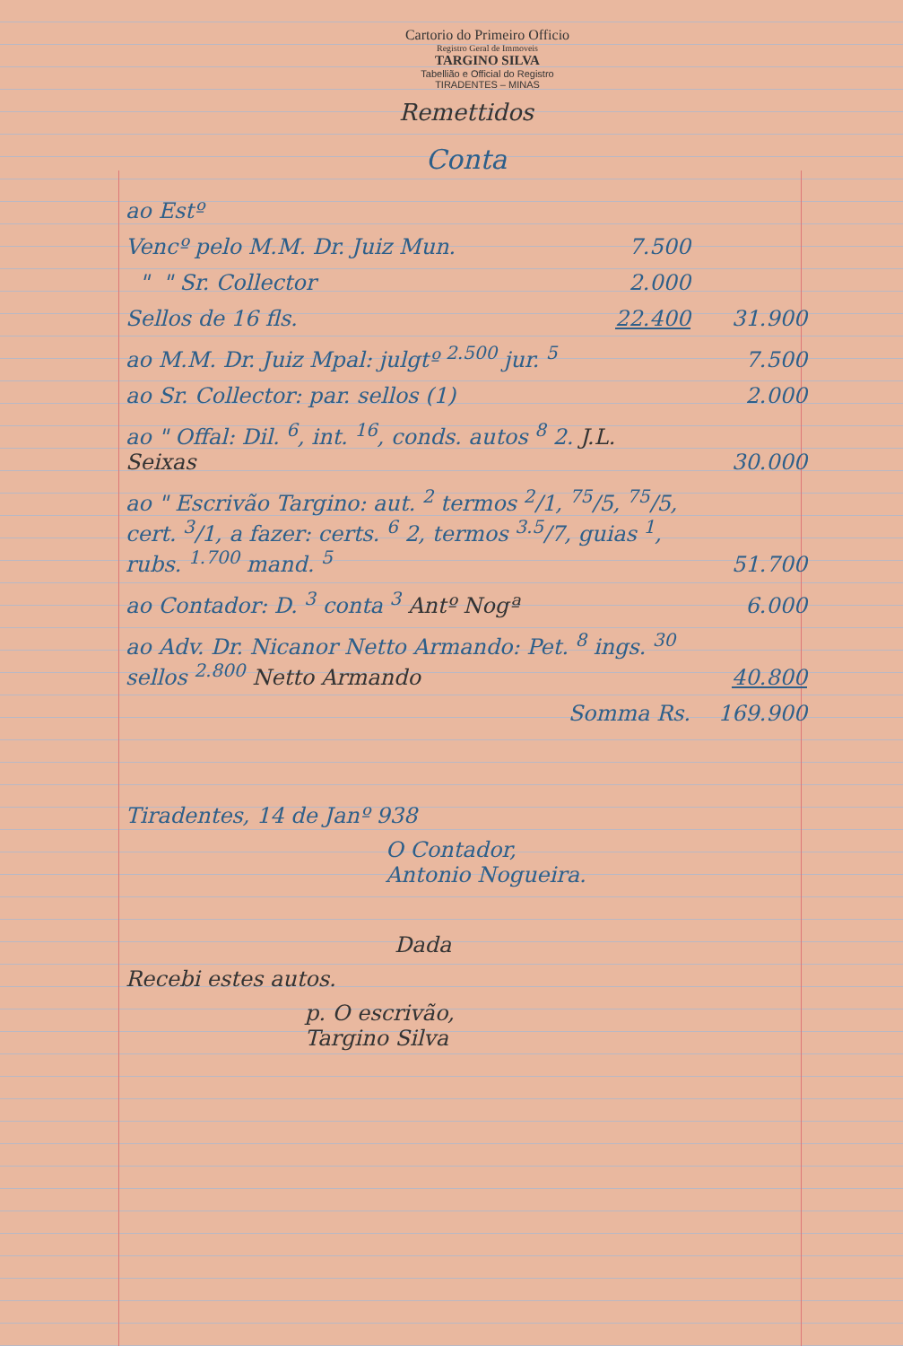Cartorio do Primeiro Officio
Registro Geral de Immoveis
TARGINO SILVA
Tabellião e Official do Registro
TIRADENTES – MINAS
Remettidos
Conta
| ao Estº | | |
| Vencº pelo M.M. Dr. Juiz Mun. | 7.500 | |
| " " Sr. Collector | 2.000 | |
| Sellos de 16 fls. | 22.400 | 31.900 |
| ao M.M. Dr. Juiz Mpal: julgtº <sup>2.500</sup> jur. <sup>5</sup> | | 7.500 |
| ao Sr. Collector: par. sellos (1) | | 2.000 |
| ao " Offal: Dil. <sup>6</sup>, int. <sup>16</sup>, conds. autos <sup>8</sup> 2. J.L. Seixas | | 30.000 |
| ao " Escrivão Targino: aut. <sup>2</sup> termos <sup>2</sup>/1, <sup>75</sup>/5, <sup>75</sup>/5, cert. <sup>3</sup>/1, a fazer: certs. <sup>6</sup> 2, termos <sup>3.5</sup>/7, guias <sup>1</sup>, rubs. <sup>1.700</sup> mand. <sup>5</sup> | | 51.700 |
| ao Contador: D. <sup>3</sup> conta <sup>3</sup> Antº Nogª | | 6.000 |
| ao Adv. Dr. Nicanor Netto Armando: Pet. <sup>8</sup> ings. <sup>30</sup> sellos <sup>2.800</sup> Netto Armando | | 40.800 |
| Somma Rs. | | 169.900 |
Tiradentes, 14 de Janº 938
O Contador,
Antonio Nogueira.
Dada
Recebi estes autos.
p. O escrivão,
Targino Silva